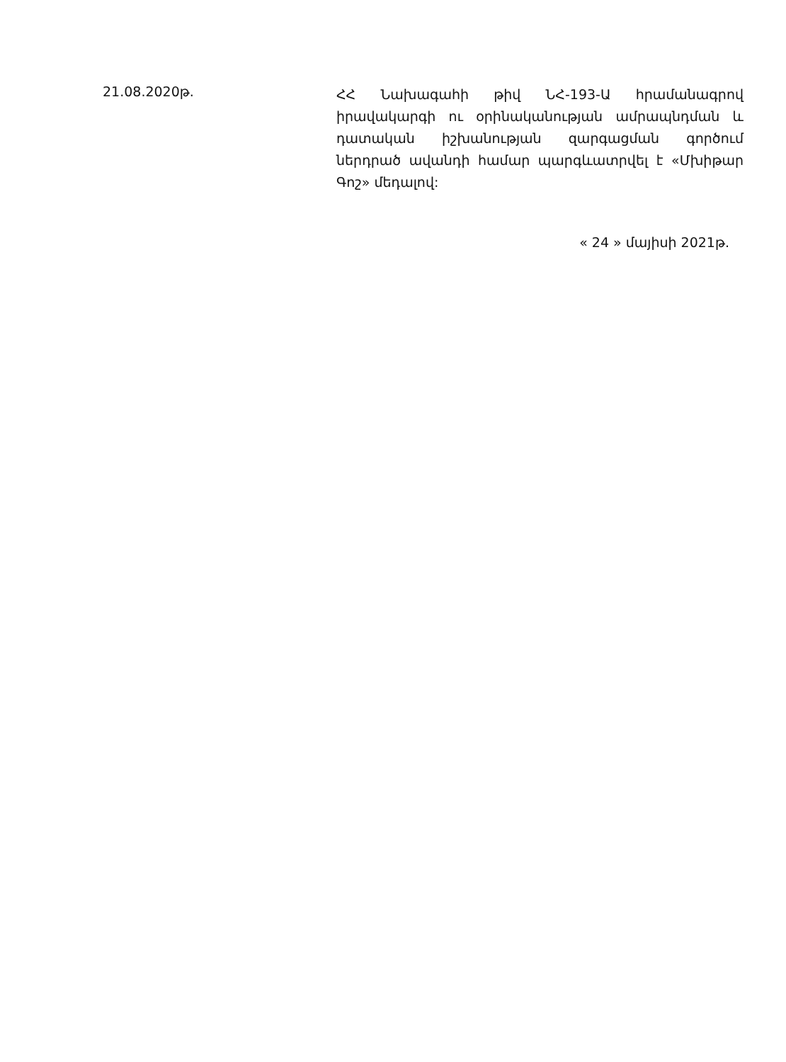21.08.2020թ.
ՀՀ Նախագահի թիվ ՆՀ-193-Ա հրամանագրով իրավակարգի ու օրինականության ամրապնդման և դատական իշխանության զարգացման գործում ներդրած ավանդի համար պարգևատրվել է «Մխիթար Գոշ» մեդալով:
« 24 » մայիսի 2021թ.